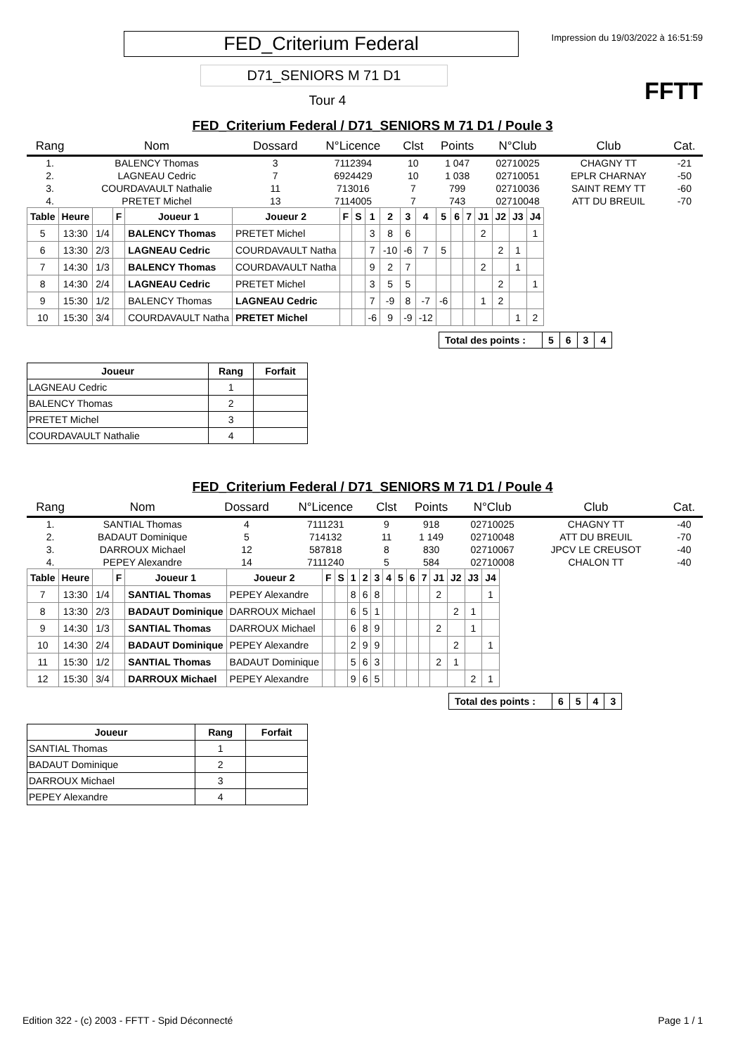FED_Criterium Federal
Impression du 19/03/2022 à 16:51:59
D71_SENIORS M 71 D1
Tour 4 FFTT
FED_Criterium Federal / D71_SENIORS M 71 D1 / Poule 3
| Rang | Nom | Dossard | N°Licence | Clst | Points | N°Club | Club | Cat. |
| --- | --- | --- | --- | --- | --- | --- | --- | --- |
| 1. | BALENCY Thomas | 3 | 7112394 | 10 | 1 047 | 02710025 | CHAGNY TT | -21 |
| 2. | LAGNEAU Cedric | 7 | 6924429 | 10 | 1 038 | 02710051 | EPLR CHARNAY | -50 |
| 3. | COURDAVAULT Nathalie | 11 | 713016 | 7 | 799 | 02710036 | SAINT REMY TT | -60 |
| 4. | PRETET Michel | 13 | 7114005 | 7 | 743 | 02710048 | ATT DU BREUIL | -70 |
| Table | Heure | | F | Joueur 1 | Joueur 2 | F | S | 1 | 2 | 3 | 4 | 5 | 6 | 7 | J1 | J2 | J3 | J4 |
| --- | --- | --- | --- | --- | --- | --- | --- | --- | --- | --- | --- | --- | --- | --- | --- | --- | --- | --- |
| 5 | 13:30 | 1/4 | | BALENCY Thomas | PRETET Michel | | | 3 | 8 | 6 | | | | | 2 | | | 1 |
| 6 | 13:30 | 2/3 | | LAGNEAU Cedric | COURDAVAULT Natha | | | 7 | -10 | -6 | 7 | 5 | | | | 2 | 1 | |
| 7 | 14:30 | 1/3 | | BALENCY Thomas | COURDAVAULT Natha | | | 9 | 2 | 7 | | | | | 2 | | 1 | |
| 8 | 14:30 | 2/4 | | LAGNEAU Cedric | PRETET Michel | | | 3 | 5 | 5 | | | | | | 2 | | 1 |
| 9 | 15:30 | 1/2 | | BALENCY Thomas | LAGNEAU Cedric | | | 7 | -9 | 8 | -7 | -6 | | | 1 | 2 | | |
| 10 | 15:30 | 3/4 | | COURDAVAULT Natha | PRETET Michel | | | -6 | 9 | -9 | -12 | | | | | | 1 | 2 |
| Total des points : | 5 | 6 | 3 | 4 |
| Joueur | Rang | Forfait |
| --- | --- | --- |
| LAGNEAU Cedric | 1 | |
| BALENCY Thomas | 2 | |
| PRETET Michel | 3 | |
| COURDAVAULT Nathalie | 4 | |
FED_Criterium Federal / D71_SENIORS M 71 D1 / Poule 4
| Rang | Nom | Dossard | N°Licence | Clst | Points | N°Club | Club | Cat. |
| --- | --- | --- | --- | --- | --- | --- | --- | --- |
| 1. | SANTIAL Thomas | 4 | 7111231 | 9 | 918 | 02710025 | CHAGNY TT | -40 |
| 2. | BADAUT Dominique | 5 | 714132 | 11 | 1 149 | 02710048 | ATT DU BREUIL | -70 |
| 3. | DARROUX Michael | 12 | 587818 | 8 | 830 | 02710067 | JPCV LE CREUSOT | -40 |
| 4. | PEPEY Alexandre | 14 | 7111240 | 5 | 584 | 02710008 | CHALON TT | -40 |
| Table | Heure | | F | Joueur 1 | Joueur 2 | F | S | 1 | 2 | 3 | 4 | 5 | 6 | 7 | J1 | J2 | J3 | J4 |
| --- | --- | --- | --- | --- | --- | --- | --- | --- | --- | --- | --- | --- | --- | --- | --- | --- | --- | --- |
| 7 | 13:30 | 1/4 | | SANTIAL Thomas | PEPEY Alexandre | | | 8 | 6 | 8 | | | | | 2 | | | 1 |
| 8 | 13:30 | 2/3 | | BADAUT Dominique | DARROUX Michael | | | 6 | 5 | 1 | | | | | | 2 | 1 | |
| 9 | 14:30 | 1/3 | | SANTIAL Thomas | DARROUX Michael | | | 6 | 8 | 9 | | | | | 2 | | 1 | |
| 10 | 14:30 | 2/4 | | BADAUT Dominique | PEPEY Alexandre | | | 2 | 9 | 9 | | | | | | 2 | | 1 |
| 11 | 15:30 | 1/2 | | SANTIAL Thomas | BADAUT Dominique | | | 5 | 6 | 3 | | | | | 2 | 1 | | |
| 12 | 15:30 | 3/4 | | DARROUX Michael | PEPEY Alexandre | | | 9 | 6 | 5 | | | | | | | 2 | 1 |
| Total des points : | 6 | 5 | 4 | 3 |
| Joueur | Rang | Forfait |
| --- | --- | --- |
| SANTIAL Thomas | 1 | |
| BADAUT Dominique | 2 | |
| DARROUX Michael | 3 | |
| PEPEY Alexandre | 4 | |
Edition 322 - (c) 2003 - FFTT - Spid Déconnecté Page 1 / 1